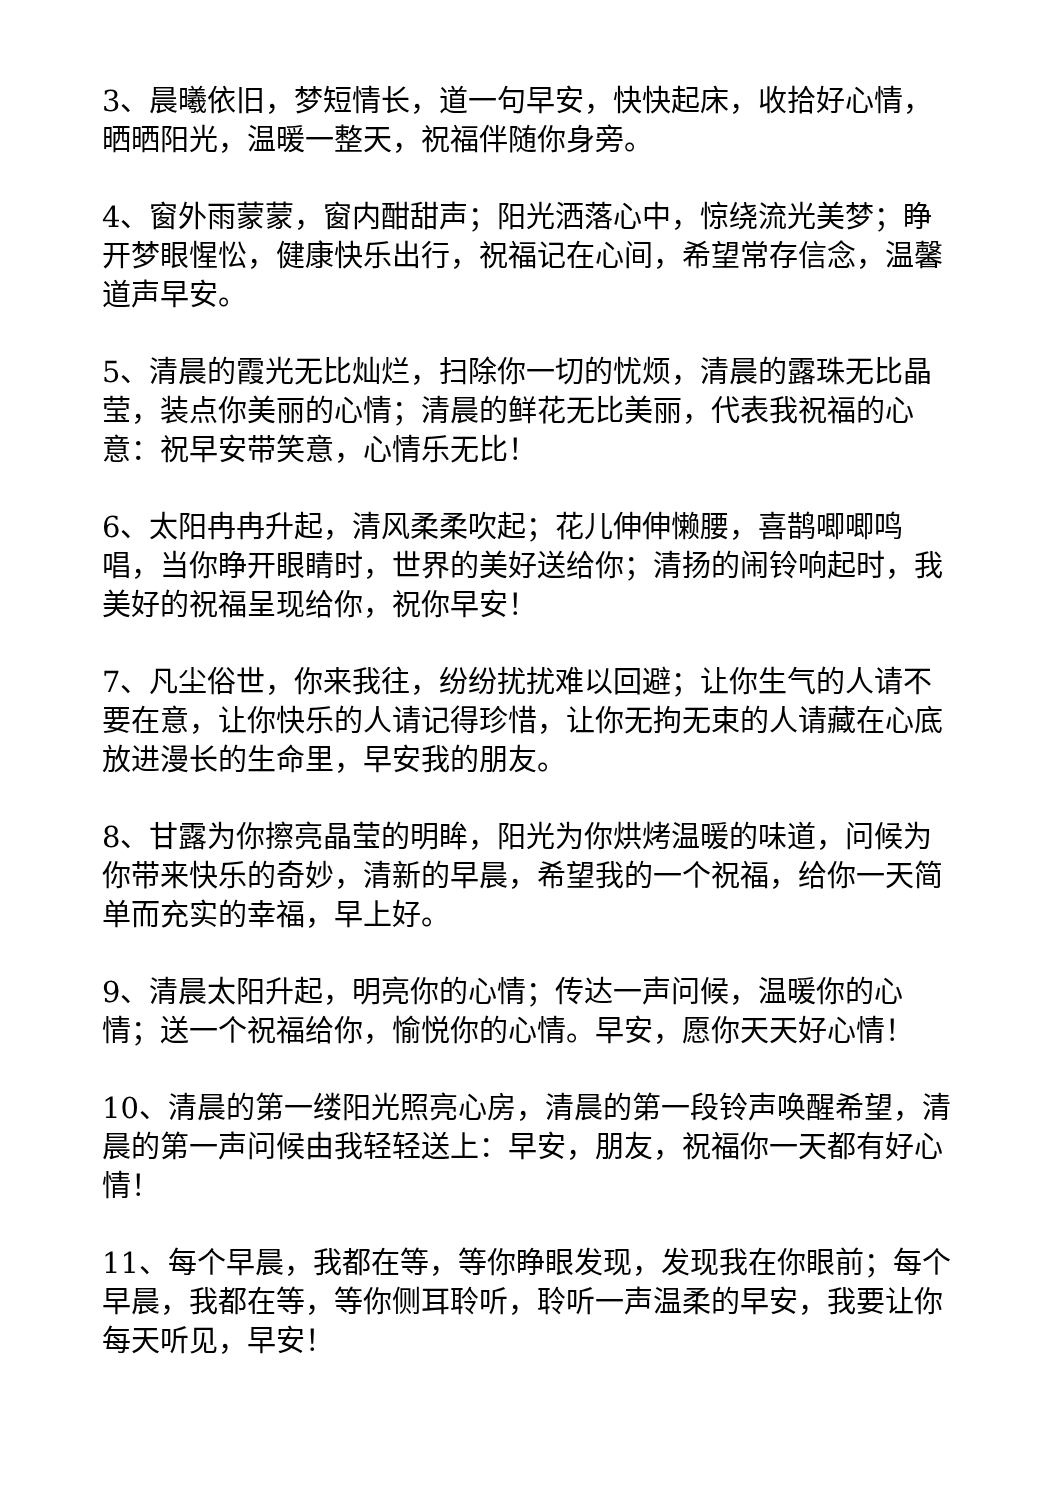3、晨曦依旧，梦短情长，道一句早安，快快起床，收拾好心情，晒晒阳光，温暖一整天，祝福伴随你身旁。
4、窗外雨蒙蒙，窗内酣甜声；阳光洒落心中，惊绕流光美梦；睁开梦眼惺忪，健康快乐出行，祝福记在心间，希望常存信念，温馨道声早安。
5、清晨的霞光无比灿烂，扫除你一切的忧烦，清晨的露珠无比晶莹，装点你美丽的心情；清晨的鲜花无比美丽，代表我祝福的心意：祝早安带笑意，心情乐无比！
6、太阳冉冉升起，清风柔柔吹起；花儿伸伸懒腰，喜鹊唧唧鸣唱，当你睁开眼睛时，世界的美好送给你；清扬的闹铃响起时，我美好的祝福呈现给你，祝你早安！
7、凡尘俗世，你来我往，纷纷扰扰难以回避；让你生气的人请不要在意，让你快乐的人请记得珍惜，让你无拘无束的人请藏在心底放进漫长的生命里，早安我的朋友。
8、甘露为你擦亮晶莹的明眸，阳光为你烘烤温暖的味道，问候为你带来快乐的奇妙，清新的早晨，希望我的一个祝福，给你一天简单而充实的幸福，早上好。
9、清晨太阳升起，明亮你的心情；传达一声问候，温暖你的心情；送一个祝福给你，愉悦你的心情。早安，愿你天天好心情！
10、清晨的第一缕阳光照亮心房，清晨的第一段铃声唤醒希望，清晨的第一声问候由我轻轻送上：早安，朋友，祝福你一天都有好心情！
11、每个早晨，我都在等，等你睁眼发现，发现我在你眼前；每个早晨，我都在等，等你侧耳聆听，聆听一声温柔的早安，我要让你每天听见，早安！